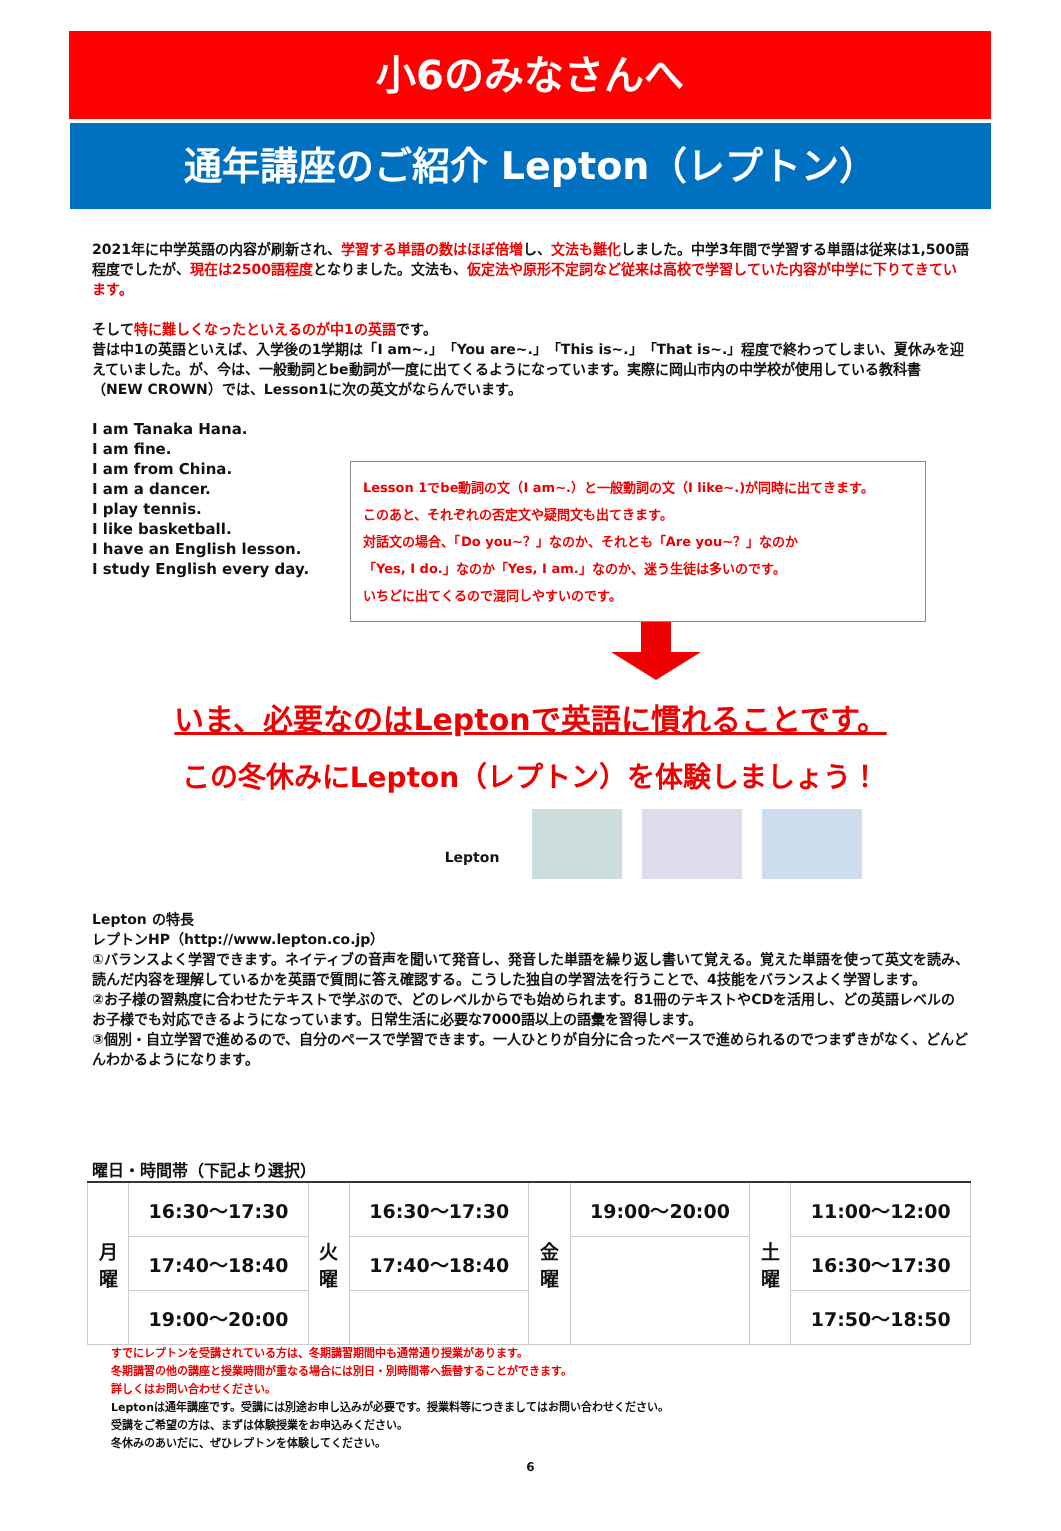小6のみなさんへ
通年講座のご紹介 Lepton（レプトン）
2021年に中学英語の内容が刷新され、学習する単語の数はほぼ倍増し、文法も難化しました。中学3年間で学習する単語は従来は1,500語程度でしたが、現在は2500語程度となりました。文法も、仮定法や原形不定詞など従来は高校で学習していた内容が中学に下りてきています。
そして特に難しくなったといえるのが中1の英語です。
昔は中1の英語といえば、入学後の1学期は「I am~.」「You are~.」「This is~.」「That is~.」程度で終わってしまい、夏休みを迎えていました。が、今は、一般動詞とbe動詞が一度に出てくるようになっています。実際に岡山市内の中学校が使用している教科書（NEW CROWN）では、Lesson1に次の英文がならんでいます。
I am Tanaka Hana.
I am fine.
I am from China.
I am a dancer.
I play tennis.
I like basketball.
I have an English lesson.
I study English every day.
Lesson 1でbe動詞の文（I am~.）と一般動詞の文（I like~.)が同時に出てきます。
このあと、それぞれの否定文や疑問文も出てきます。
対話文の場合、「Do you~？」なのか、それとも「Are you~？」なのか
「Yes, I do.」なのか「Yes, I am.」なのか、迷う生徒は多いのです。
いちどに出てくるので混同しやすいのです。
いま、必要なのはLeptonで英語に慣れることです。
この冬休みにLepton（レプトン）を体験しましょう！
Lepton
Lepton の特長
レプトンHP（http://www.lepton.co.jp）
①バランスよく学習できます。ネイティブの音声を聞いて発音し、発音した単語を繰り返し書いて覚える。覚えた単語を使って英文を読み、読んだ内容を理解しているかを英語で質問に答え確認する。こうした独自の学習法を行うことで、4技能をバランスよく学習します。
②お子様の習熟度に合わせたテキストで学ぶので、どのレベルからでも始められます。81冊のテキストやCDを活用し、どの英語レベルのお子様でも対応できるようになっています。日常生活に必要な7000語以上の語彙を習得します。
③個別・自立学習で進めるので、自分のペースで学習できます。一人ひとりが自分に合ったペースで進められるのでつまずきがなく、どんどんわかるようになります。
曜日・時間帯（下記より選択）
| 月 曜 | 16:30～17:30 | 火 曜 | 16:30～17:30 | 金 曜 | 19:00～20:00 | 土 曜 | 11:00～12:00 |
| | 17:40～18:40 | | 17:40～18:40 | | | | 16:30～17:30 |
| | 19:00～20:00 | | | | | | 17:50～18:50 |
すでにレプトンを受講されている方は、冬期講習期間中も通常通り授業があります。
冬期講習の他の講座と授業時間が重なる場合には別日・別時間帯へ振替することができます。
詳しくはお問い合わせください。
Leptonは通年講座です。受講には別途お申し込みが必要です。授業料等につきましてはお問い合わせください。
受講をご希望の方は、まずは体験授業をお申込みください。
冬休みのあいだに、ぜひレプトンを体験してください。
6